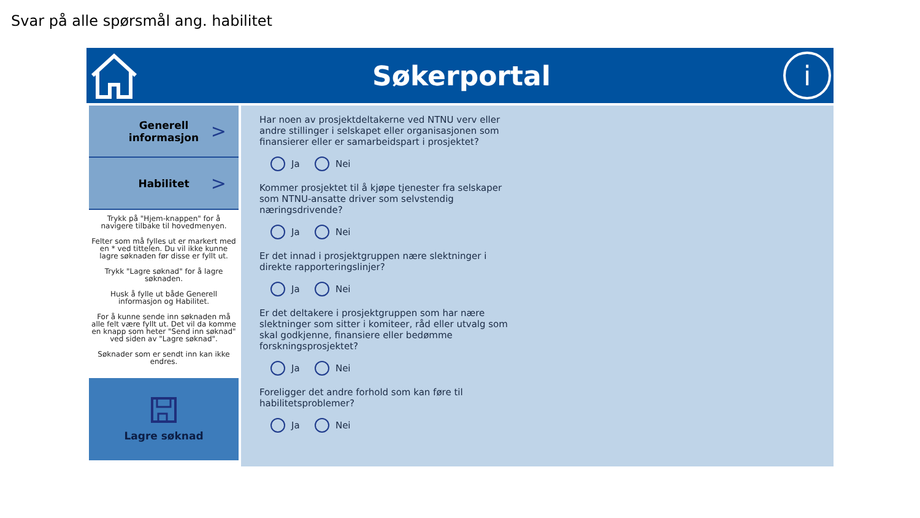Svar på alle spørsmål ang. habilitet
Søkerportal
i
Generell
informasjon >
Habilitet >
Trykk på "Hjem-knappen" for å navigere tilbake til hovedmenyen.
Felter som må fylles ut er markert med en * ved tittelen. Du vil ikke kunne lagre søknaden før disse er fyllt ut.
Trykk "Lagre søknad" for å lagre søknaden.
Husk å fylle ut både Generell informasjon og Habilitet.
For å kunne sende inn søknaden må alle felt være fyllt ut. Det vil da komme en knapp som heter "Send inn søknad" ved siden av "Lagre søknad".
Søknader som er sendt inn kan ikke endres.
Lagre søknad
Har noen av prosjektdeltakerne ved NTNU verv eller andre stillinger i selskapet eller organisasjonen som finansierer eller er samarbeidspart i prosjektet?
Ja Nei
Kommer prosjektet til å kjøpe tjenester fra selskaper som NTNU-ansatte driver som selvstendig næringsdrivende?
Ja Nei
Er det innad i prosjektgruppen nære slektninger i direkte rapporteringslinjer?
Ja Nei
Er det deltakere i prosjektgruppen som har nære slektninger som sitter i komiteer, råd eller utvalg som skal godkjenne, finansiere eller bedømme forskningsprosjektet?
Ja Nei
Foreligger det andre forhold som kan føre til habilitetsproblemer?
Ja Nei